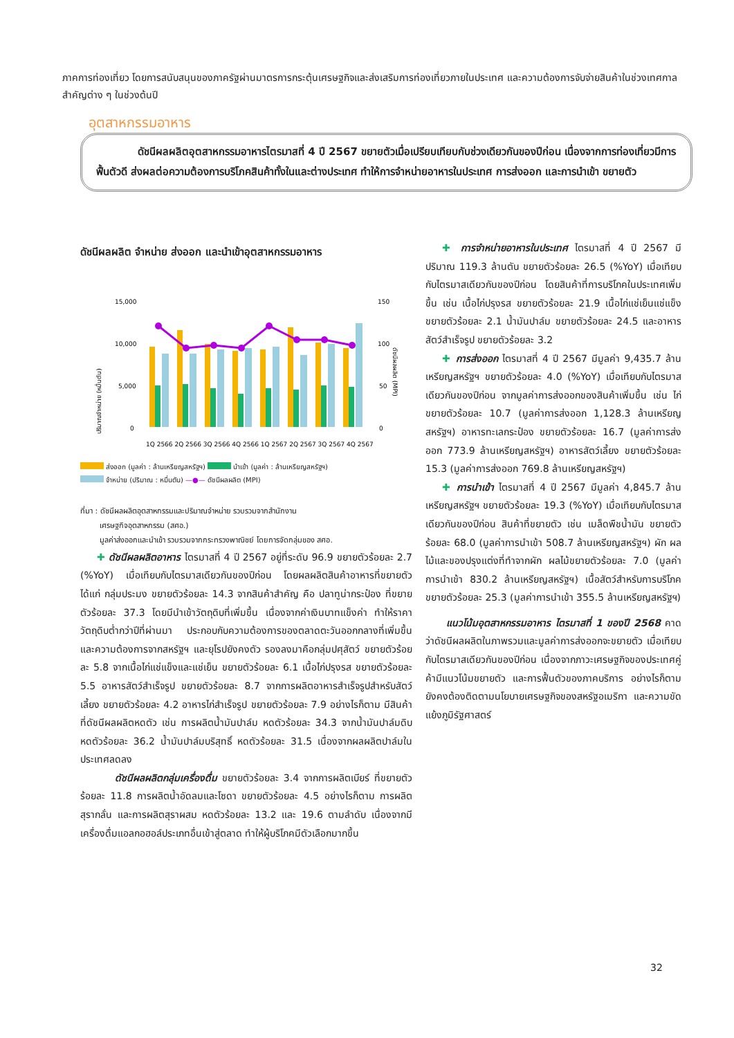ภาคการท่องเที่ยว โดยการสนับสนุนของภาครัฐผ่านมาตรการกระตุ้นเศรษฐกิจและส่งเสริมการท่องเที่ยวภายในประเทศ และความต้องการจับจ่ายสินค้าในช่วงเทศกาลสำคัญต่าง ๆ ในช่วงต้นปี
อุตสาหกรรมอาหาร
ดัชนีผลผลิตอุตสาหกรรมอาหารไตรมาสที่ 4 ปี 2567 ขยายตัวเมื่อเปรียบเทียบกับช่วงเดียวกันของปีก่อน เนื่องจากการท่องเที่ยวมีการฟื้นตัวดี ส่งผลต่อความต้องการบริโภคสินค้าทั้งในและต่างประเทศ ทำให้การจำหน่ายอาหารในประเทศ การส่งออก และการนำเข้า ขยายตัว
ดัชนีผลผลิต จำหน่าย ส่งออก และนำเข้าอุตสาหกรรมอาหาร
15,000
10,000
5,000
0
150
100
50
0
ปริมาณจำหน่าย (หมื่นตัน)
ดัชนีผลผลิต (MPI)
1Q 2566 2Q 2566 3Q 2566 4Q 2566 1Q 2567 2Q 2567 3Q 2567 4Q 2567
ส่งออก (มูลค่า : ล้านเหรียญสหรัฐฯ) นำเข้า (มูลค่า : ล้านเหรียญสหรัฐฯ)
จำหน่าย (ปริมาณ : หมื่นตัน) —●— ดัชนีผลผลิต (MPI)
ที่มา : ดัชนีผลผลิตอุตสาหกรรมและปริมาณจำหน่าย รวบรวมจากสำนักงาน
เศรษฐกิจอุตสาหกรรม (สศอ.)
มูลค่าส่งออกและนำเข้า รวบรวมจากกระทรวงพาณิชย์ โดยการจัดกลุ่มของ สศอ.
✚ ดัชนีผลผลิตอาหาร ไตรมาสที่ 4 ปี 2567 อยู่ที่ระดับ 96.9 ขยายตัวร้อยละ 2.7 (%YoY) เมื่อเทียบกับไตรมาสเดียวกันของปีก่อน โดยผลผลิตสินค้าอาหารที่ขยายตัว ได้แก่ กลุ่มประมง ขยายตัวร้อยละ 14.3 จากสินค้าสำคัญ คือ ปลาทูน่ากระป๋อง ที่ขยายตัวร้อยละ 37.3 โดยมีนำเข้าวัตถุดิบที่เพิ่มขึ้น เนื่องจากค่าเงินบาทแข็งค่า ทำให้ราคาวัตถุดิบต่ำกว่าปีที่ผ่านมา ประกอบกับความต้องการของตลาดตะวันออกกลางที่เพิ่มขึ้น และความต้องการจากสหรัฐฯ และยุโรปยังคงตัว รองลงมาคือกลุ่มปศุสัตว์ ขยายตัวร้อยละ 5.8 จากเนื้อไก่แช่แข็งและแช่เย็น ขยายตัวร้อยละ 6.1 เนื้อไก่ปรุงรส ขยายตัวร้อยละ 5.5 อาหารสัตว์สำเร็จรูป ขยายตัวร้อยละ 8.7 จากการผลิตอาหารสำเร็จรูปสำหรับสัตว์เลี้ยง ขยายตัวร้อยละ 4.2 อาหารไก่สำเร็จรูป ขยายตัวร้อยละ 7.9 อย่างไรก็ตาม มีสินค้าที่ดัชนีผลผลิตหดตัว เช่น การผลิตน้ำมันปาล์ม หดตัวร้อยละ 34.3 จากน้ำมันปาล์มดิบ หดตัวร้อยละ 36.2 น้ำมันปาล์มบริสุทธิ์ หดตัวร้อยละ 31.5 เนื่องจากผลผลิตปาล์มในประเทศลดลง
ดัชนีผลผลิตกลุ่มเครื่องดื่ม ขยายตัวร้อยละ 3.4 จากการผลิตเบียร์ ที่ขยายตัวร้อยละ 11.8 การผลิตน้ำอัดลมและโซดา ขยายตัวร้อยละ 4.5 อย่างไรก็ตาม การผลิตสุรากลั่น และการผลิตสุราผสม หดตัวร้อยละ 13.2 และ 19.6 ตามลำดับ เนื่องจากมีเครื่องดื่มแอลกอฮอล์ประเภทอื่นเข้าสู่ตลาด ทำให้ผู้บริโภคมีตัวเลือกมากขึ้น
✚ การจำหน่ายอาหารในประเทศ ไตรมาสที่ 4 ปี 2567 มีปริมาณ 119.3 ล้านตัน ขยายตัวร้อยละ 26.5 (%YoY) เมื่อเทียบกับไตรมาสเดียวกันของปีก่อน โดยสินค้าที่การบริโภคในประเทศเพิ่มขึ้น เช่น เนื้อไก่ปรุงรส ขยายตัวร้อยละ 21.9 เนื้อไก่แช่เย็นแช่แข็ง ขยายตัวร้อยละ 2.1 น้ำมันปาล์ม ขยายตัวร้อยละ 24.5 และอาหารสัตว์สำเร็จรูป ขยายตัวร้อยละ 3.2
✚ การส่งออก ไตรมาสที่ 4 ปี 2567 มีมูลค่า 9,435.7 ล้านเหรียญสหรัฐฯ ขยายตัวร้อยละ 4.0 (%YoY) เมื่อเทียบกับไตรมาสเดียวกันของปีก่อน จากมูลค่าการส่งออกของสินค้าเพิ่มขึ้น เช่น ไก่ ขยายตัวร้อยละ 10.7 (มูลค่าการส่งออก 1,128.3 ล้านเหรียญสหรัฐฯ) อาหารทะเลกระป๋อง ขยายตัวร้อยละ 16.7 (มูลค่าการส่งออก 773.9 ล้านเหรียญสหรัฐฯ) อาหารสัตว์เลี้ยง ขยายตัวร้อยละ 15.3 (มูลค่าการส่งออก 769.8 ล้านเหรียญสหรัฐฯ)
✚ การนำเข้า ไตรมาสที่ 4 ปี 2567 มีมูลค่า 4,845.7 ล้านเหรียญสหรัฐฯ ขยายตัวร้อยละ 19.3 (%YoY) เมื่อเทียบกับไตรมาสเดียวกันของปีก่อน สินค้าที่ขยายตัว เช่น เมล็ดพืชน้ำมัน ขยายตัวร้อยละ 68.0 (มูลค่าการนำเข้า 508.7 ล้านเหรียญสหรัฐฯ) ผัก ผลไม้และของปรุงแต่งที่ทำจากผัก ผลไม้ขยายตัวร้อยละ 7.0 (มูลค่าการนำเข้า 830.2 ล้านเหรียญสหรัฐฯ) เนื้อสัตว์สำหรับการบริโภค ขยายตัวร้อยละ 25.3 (มูลค่าการนำเข้า 355.5 ล้านเหรียญสหรัฐฯ)
แนวโน้มอุตสาหกรรมอาหาร ไตรมาสที่ 1 ของปี 2568 คาดว่าดัชนีผลผลิตในภาพรวมและมูลค่าการส่งออกจะขยายตัว เมื่อเทียบกับไตรมาสเดียวกันของปีก่อน เนื่องจากภาวะเศรษฐกิจของประเทศคู่ค้ามีแนวโน้มขยายตัว และการฟื้นตัวของภาคบริการ อย่างไรก็ตาม ยังคงต้องติดตามนโยบายเศรษฐกิจของสหรัฐอเมริกา และความขัดแย้งภูมิรัฐศาสตร์
32